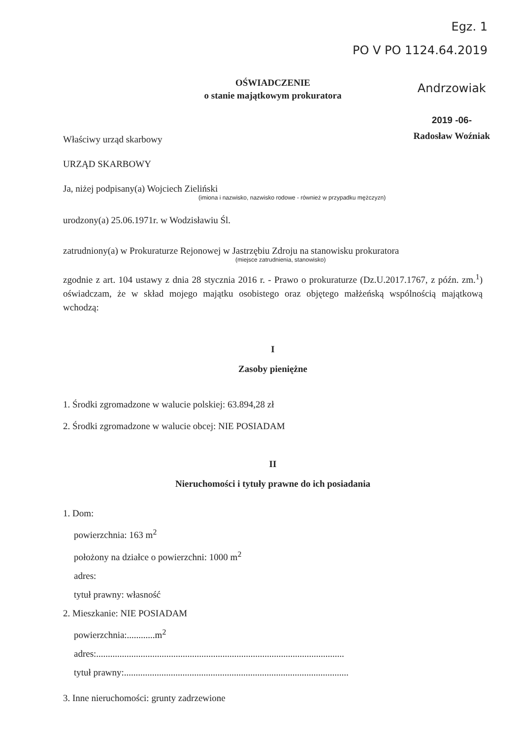Egz. 1
PO V PO 1124.64.2019
Andrzowiak
2019 -06-
Radosław Woźniak
OŚWIADCZENIE
o stanie majątkowym prokuratora
Właściwy urząd skarbowy
URZĄD SKARBOWY
Ja, niżej podpisany(a) Wojciech Zieliński
(imiona i nazwisko, nazwisko rodowe - również w przypadku mężczyzn)
urodzony(a) 25.06.1971r. w Wodzisławiu Śl.
zatrudniony(a) w Prokuraturze Rejonowej w Jastrzębiu Zdroju na stanowisku prokuratora
(miejsce zatrudnienia, stanowisko)
zgodnie z art. 104 ustawy z dnia 28 stycznia 2016 r. - Prawo o prokuraturze (Dz.U.2017.1767, z późn. zm.<sup>1</sup>) oświadczam, że w skład mojego majątku osobistego oraz objętego małżeńską wspólnością majątkową wchodzą:
I
Zasoby pieniężne
1. Środki zgromadzone w walucie polskiej: 63.894,28 zł
2. Środki zgromadzone w walucie obcej: NIE POSIADAM
II
Nieruchomości i tytuły prawne do ich posiadania
1. Dom:
powierzchnia: 163 m<sup>2</sup>
położony na działce o powierzchni: 1000 m<sup>2</sup>
adres:
tytuł prawny: własność
2. Mieszkanie: NIE POSIADAM
powierzchnia:............m<sup>2</sup>
adres:..........................................................................................................
tytuł prawny:................................................................................................
3. Inne nieruchomości: grunty zadrzewione